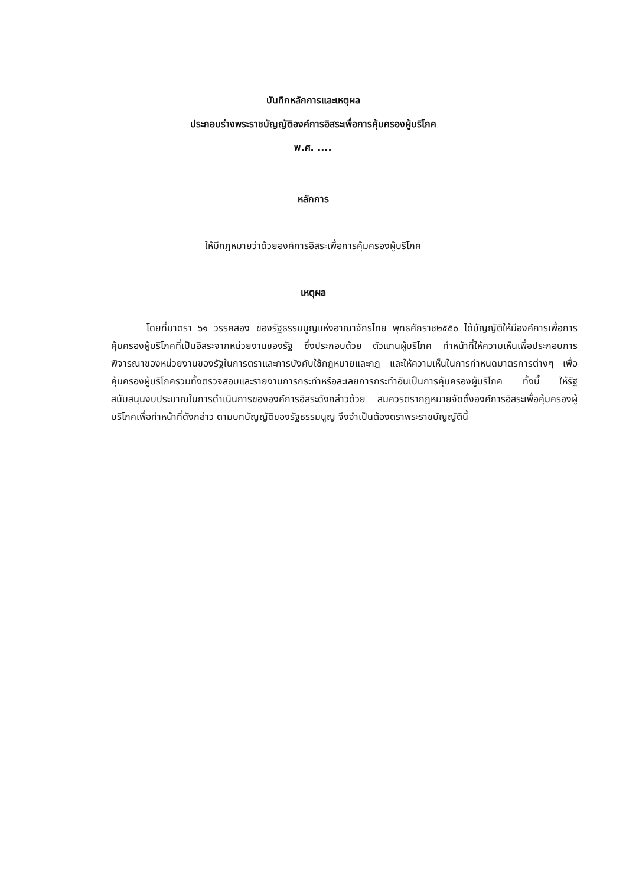บันทึกหลักการและเหตุผล
ประกอบร่างพระราชบัญญัติองค์การอิสระเพื่อการคุ้มครองผู้บริโภค
พ.ศ. ....
หลักการ
ให้มีกฎหมายว่าด้วยองค์การอิสระเพื่อการคุ้มครองผู้บริโภค
เหตุผล
โดยที่มาตรา ๖๑ วรรคสอง ของรัฐธรรมนูญแห่งอาณาจักรไทย พุทธศักราช๒๕๕๐ ได้บัญญัติให้มีองค์การเพื่อการคุ้มครองผู้บริโภคที่เป็นอิสระจากหน่วยงานของรัฐ ซึ่งประกอบด้วย ตัวแทนผู้บริโภค ทำหน้าที่ให้ความเห็นเพื่อประกอบการพิจารณาของหน่วยงานของรัฐในการตราและการบังคับใช้กฎหมายและกฎ และให้ความเห็นในการกำหนดมาตรการต่างๆ เพื่อคุ้มครองผู้บริโภครวมทั้งตรวจสอบและรายงานการกระทำหรือละเลยการกระทำอันเป็นการคุ้มครองผู้บริโภค ทั้งนี้ ให้รัฐสนับสนุนงบประมาณในการดำเนินการขององค์การอิสระดังกล่าวด้วย สมควรตรากฎหมายจัดตั้งองค์การอิสระเพื่อคุ้มครองผู้บริโภคเพื่อทำหน้าที่ดังกล่าว ตามบทบัญญัติของรัฐธรรมนูญ จึงจำเป็นต้องตราพระราชบัญญัตินี้